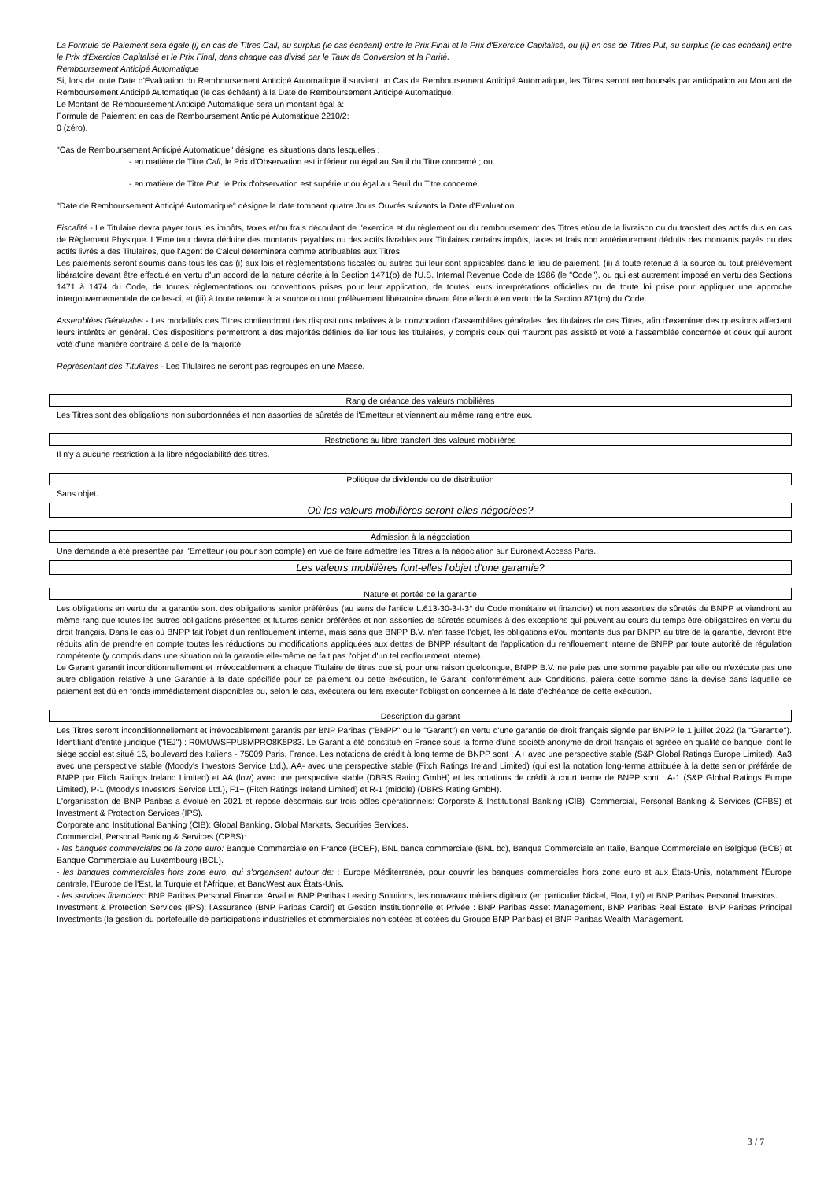La Formule de Paiement sera égale (i) en cas de Titres Call, au surplus (le cas échéant) entre le Prix Final et le Prix d'Exercice Capitalisé, ou (ii) en cas de Titres Put, au surplus (le cas échéant) entre le Prix d'Exercice Capitalisé et le Prix Final, dans chaque cas divisé par le Taux de Conversion et la Parité.
Remboursement Anticipé Automatique
Si, lors de toute Date d'Evaluation du Remboursement Anticipé Automatique il survient un Cas de Remboursement Anticipé Automatique, les Titres seront remboursés par anticipation au Montant de Remboursement Anticipé Automatique (le cas échéant) à la Date de Remboursement Anticipé Automatique.
Le Montant de Remboursement Anticipé Automatique sera un montant égal à:
Formule de Paiement en cas de Remboursement Anticipé Automatique 2210/2:
0 (zéro).
"Cas de Remboursement Anticipé Automatique" désigne les situations dans lesquelles :
- en matière de Titre Call, le Prix d'Observation est inférieur ou égal au Seuil du Titre concerné ; ou
- en matière de Titre Put, le Prix d'observation est supérieur ou égal au Seuil du Titre concerné.
"Date de Remboursement Anticipé Automatique" désigne la date tombant quatre Jours Ouvrés suivants la Date d'Evaluation.
Fiscalité - Le Titulaire devra payer tous les impôts, taxes et/ou frais découlant de l'exercice et du règlement ou du remboursement des Titres et/ou de la livraison ou du transfert des actifs dus en cas de Règlement Physique. L'Emetteur devra déduire des montants payables ou des actifs livrables aux Titulaires certains impôts, taxes et frais non antérieurement déduits des montants payés ou des actifs livrés à des Titulaires, que l'Agent de Calcul déterminera comme attribuables aux Titres.
Les paiements seront soumis dans tous les cas (i) aux lois et réglementations fiscales ou autres qui leur sont applicables dans le lieu de paiement, (ii) à toute retenue à la source ou tout prélèvement libératoire devant être effectué en vertu d'un accord de la nature décrite à la Section 1471(b) de l'U.S. Internal Revenue Code de 1986 (le "Code"), ou qui est autrement imposé en vertu des Sections 1471 à 1474 du Code, de toutes réglementations ou conventions prises pour leur application, de toutes leurs interprétations officielles ou de toute loi prise pour appliquer une approche intergouvernementale de celles-ci, et (iii) à toute retenue à la source ou tout prélèvement libératoire devant être effectué en vertu de la Section 871(m) du Code.
Assemblées Générales - Les modalités des Titres contiendront des dispositions relatives à la convocation d'assemblées générales des titulaires de ces Titres, afin d'examiner des questions affectant leurs intérêts en général. Ces dispositions permettront à des majorités définies de lier tous les titulaires, y compris ceux qui n'auront pas assisté et voté à l'assemblée concernée et ceux qui auront voté d'une manière contraire à celle de la majorité.
Représentant des Titulaires - Les Titulaires ne seront pas regroupés en une Masse.
Rang de créance des valeurs mobilières
Les Titres sont des obligations non subordonnées et non assorties de sûretés de l'Emetteur et viennent au même rang entre eux.
Restrictions au libre transfert des valeurs mobilières
Il n'y a aucune restriction à la libre négociabilité des titres.
Politique de dividende ou de distribution
Sans objet.
Où les valeurs mobilières seront-elles négociées?
Admission à la négociation
Une demande a été présentée par l'Emetteur (ou pour son compte) en vue de faire admettre les Titres à la négociation sur Euronext Access Paris.
Les valeurs mobilières font-elles l'objet d'une garantie?
Nature et portée de la garantie
Les obligations en vertu de la garantie sont des obligations senior préférées (au sens de l'article L.613-30-3-I-3° du Code monétaire et financier) et non assorties de sûretés de BNPP et viendront au même rang que toutes les autres obligations présentes et futures senior préférées et non assorties de sûretés soumises à des exceptions qui peuvent au cours du temps être obligatoires en vertu du droit français. Dans le cas où BNPP fait l'objet d'un renflouement interne, mais sans que BNPP B.V. n'en fasse l'objet, les obligations et/ou montants dus par BNPP, au titre de la garantie, devront être réduits afin de prendre en compte toutes les réductions ou modifications appliquées aux dettes de BNPP résultant de l'application du renflouement interne de BNPP par toute autorité de régulation compétente (y compris dans une situation où la garantie elle-même ne fait pas l'objet d'un tel renflouement interne).
Le Garant garantit inconditionnellement et irrévocablement à chaque Titulaire de titres que si, pour une raison quelconque, BNPP B.V. ne paie pas une somme payable par elle ou n'exécute pas une autre obligation relative à une Garantie à la date spécifiée pour ce paiement ou cette exécution, le Garant, conformément aux Conditions, paiera cette somme dans la devise dans laquelle ce paiement est dû en fonds immédiatement disponibles ou, selon le cas, exécutera ou fera exécuter l'obligation concernée à la date d'échéance de cette exécution.
Description du garant
Les Titres seront inconditionnellement et irrévocablement garantis par BNP Paribas ("BNPP" ou le "Garant") en vertu d'une garantie de droit français signée par BNPP le 1 juillet 2022 (la "Garantie"). Identifiant d'entité juridique ("IEJ") : R0MUWSFPU8MPRO8K5P83. Le Garant a été constitué en France sous la forme d'une société anonyme de droit français et agréée en qualité de banque, dont le siège social est situé 16, boulevard des Italiens - 75009 Paris, France. Les notations de crédit à long terme de BNPP sont : A+ avec une perspective stable (S&P Global Ratings Europe Limited), Aa3 avec une perspective stable (Moody's Investors Service Ltd.), AA- avec une perspective stable (Fitch Ratings Ireland Limited) (qui est la notation long-terme attribuée à la dette senior préférée de BNPP par Fitch Ratings Ireland Limited) et AA (low) avec une perspective stable (DBRS Rating GmbH) et les notations de crédit à court terme de BNPP sont : A-1 (S&P Global Ratings Europe Limited), P-1 (Moody's Investors Service Ltd.), F1+ (Fitch Ratings Ireland Limited) et R-1 (middle) (DBRS Rating GmbH).
L'organisation de BNP Paribas a évolué en 2021 et repose désormais sur trois pôles opérationnels: Corporate & Institutional Banking (CIB), Commercial, Personal Banking & Services (CPBS) et Investment & Protection Services (IPS).
Corporate and Institutional Banking (CIB): Global Banking, Global Markets, Securities Services.
Commercial, Personal Banking & Services (CPBS):
- les banques commerciales de la zone euro: Banque Commerciale en France (BCEF), BNL banca commerciale (BNL bc), Banque Commerciale en Italie, Banque Commerciale en Belgique (BCB) et Banque Commerciale au Luxembourg (BCL).
- les banques commerciales hors zone euro, qui s'organisent autour de: : Europe Méditerranée, pour couvrir les banques commerciales hors zone euro et aux États-Unis, notamment l'Europe centrale, l'Europe de l'Est, la Turquie et l'Afrique, et BancWest aux États-Unis.
- les services financiers: BNP Paribas Personal Finance, Arval et BNP Paribas Leasing Solutions, les nouveaux métiers digitaux (en particulier Nickel, Floa, Lyf) et BNP Paribas Personal Investors.
Investment & Protection Services (IPS): l'Assurance (BNP Paribas Cardif) et Gestion Institutionnelle et Privée : BNP Paribas Asset Management, BNP Paribas Real Estate, BNP Paribas Principal Investments (la gestion du portefeuille de participations industrielles et commerciales non cotées et cotées du Groupe BNP Paribas) et BNP Paribas Wealth Management.
3 / 7